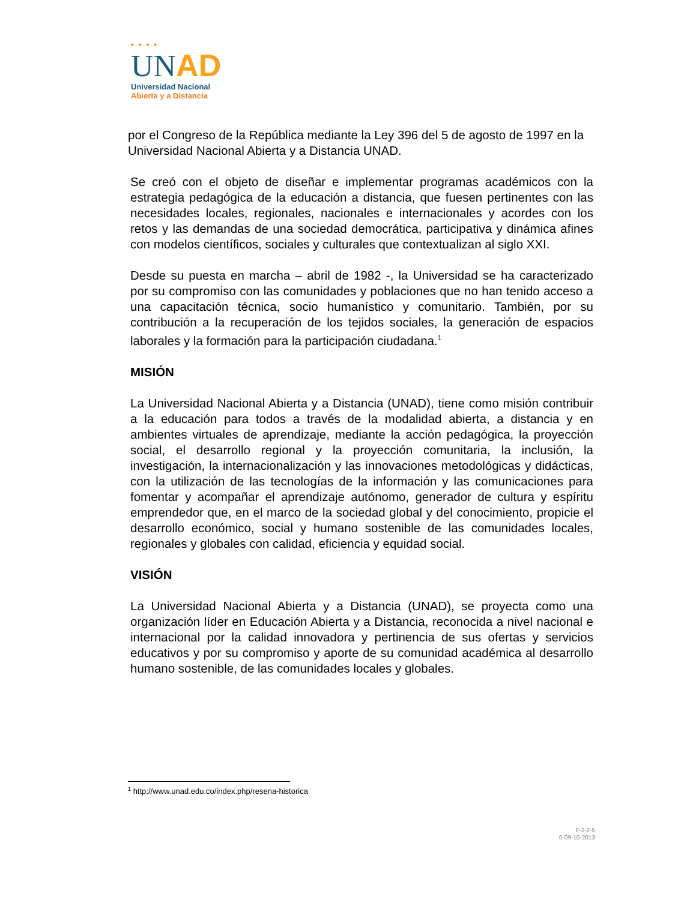• • • •
UN AD
Universidad Nacional
Abierta y a Distancia
por el Congreso de la República mediante la Ley 396 del 5 de agosto de 1997 en la Universidad Nacional Abierta y a Distancia UNAD.
Se creó con el objeto de diseñar e implementar programas académicos con la estrategia pedagógica de la educación a distancia, que fuesen pertinentes con las necesidades locales, regionales, nacionales e internacionales y acordes con los retos y las demandas de una sociedad democrática, participativa y dinámica afines con modelos científicos, sociales y culturales que contextualizan al siglo XXI.
Desde su puesta en marcha – abril de 1982 -, la Universidad se ha caracterizado por su compromiso con las comunidades y poblaciones que no han tenido acceso a una capacitación técnica, socio humanístico y comunitario. También, por su contribución a la recuperación de los tejidos sociales, la generación de espacios laborales y la formación para la participación ciudadana.<sup>1</sup>
MISIÓN
La Universidad Nacional Abierta y a Distancia (UNAD), tiene como misión contribuir a la educación para todos a través de la modalidad abierta, a distancia y en ambientes virtuales de aprendizaje, mediante la acción pedagógica, la proyección social, el desarrollo regional y la proyección comunitaria, la inclusión, la investigación, la internacionalización y las innovaciones metodológicas y didácticas, con la utilización de las tecnologías de la información y las comunicaciones para fomentar y acompañar el aprendizaje autónomo, generador de cultura y espíritu emprendedor que, en el marco de la sociedad global y del conocimiento, propicie el desarrollo económico, social y humano sostenible de las comunidades locales, regionales y globales con calidad, eficiencia y equidad social.
VISIÓN
La Universidad Nacional Abierta y a Distancia (UNAD), se proyecta como una organización líder en Educación Abierta y a Distancia, reconocida a nivel nacional e internacional por la calidad innovadora y pertinencia de sus ofertas y servicios educativos y por su compromiso y aporte de su comunidad académica al desarrollo humano sostenible, de las comunidades locales y globales.
<sup>1</sup> http://www.unad.edu.co/index.php/resena-historica
F-2-2-5
0-09-10-2013